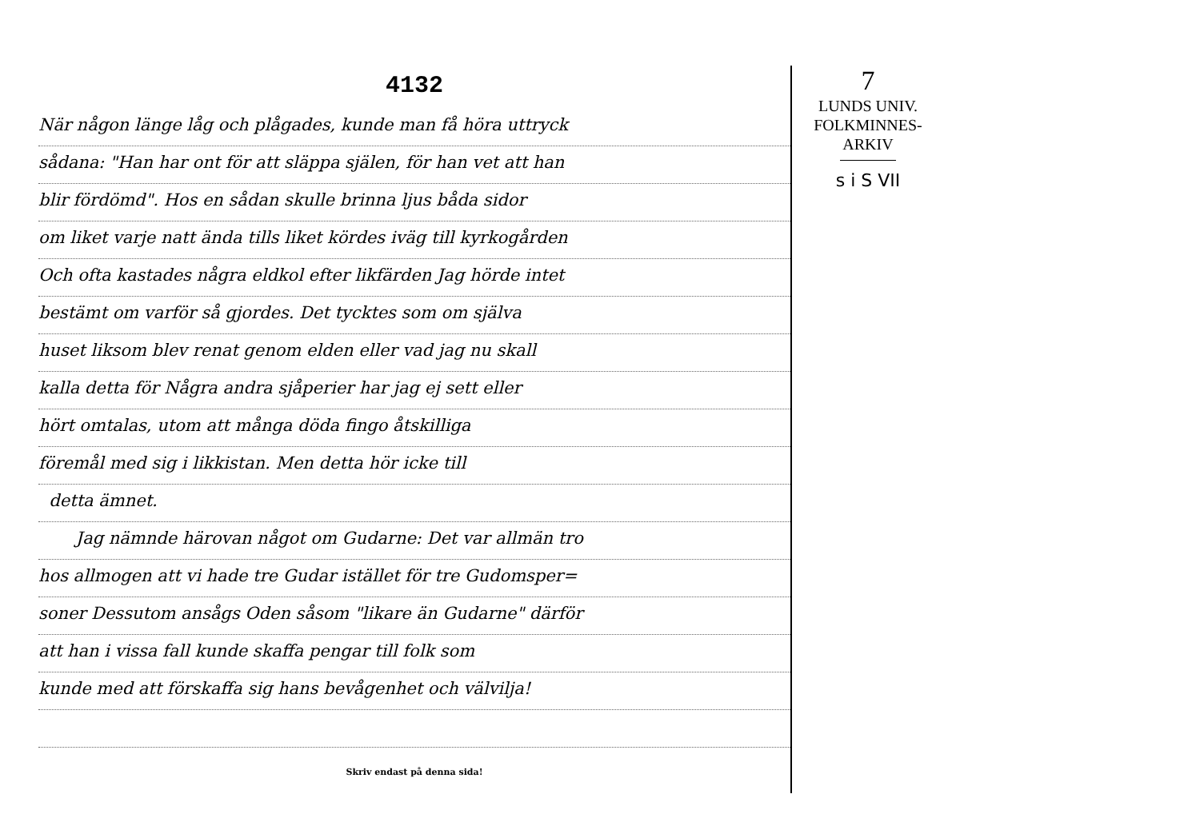4132
När någon länge låg och plågades, kunde man få höra uttryck
sådana: "Han har ont för att släppa själen, för han vet att han
blir fördömd". Hos en sådan skulle brinna ljus båda sidor
om liket varje natt ända tills liket kördes iväg till kyrkogården
Och ofta kastades några eldkol efter likfärden Jag hörde intet
bestämt om varför så gjordes. Det tycktes som om själva
huset liksom blev renat genom elden eller vad jag nu skall
kalla detta för Några andra sjåperier har jag ej sett eller
hört omtalas, utom att många döda fingo åtskilliga
föremål med sig i likkistan. Men detta hör icke till
detta ämnet.
Jag nämnde härovan något om Gudarne: Det var allmän tro
hos allmogen att vi hade tre Gudar istället för tre Gudomsper=
soner Dessutom ansågs Oden såsom "likare än Gudarne" därför
att han i vissa fall kunde skaffa pengar till folk som
kunde med att förskaffa sig hans bevågenhet och välvilja!
Skriv endast på denna sida!
7
LUNDS UNIV.
FOLKMINNES-
ARKIV
s i S VII